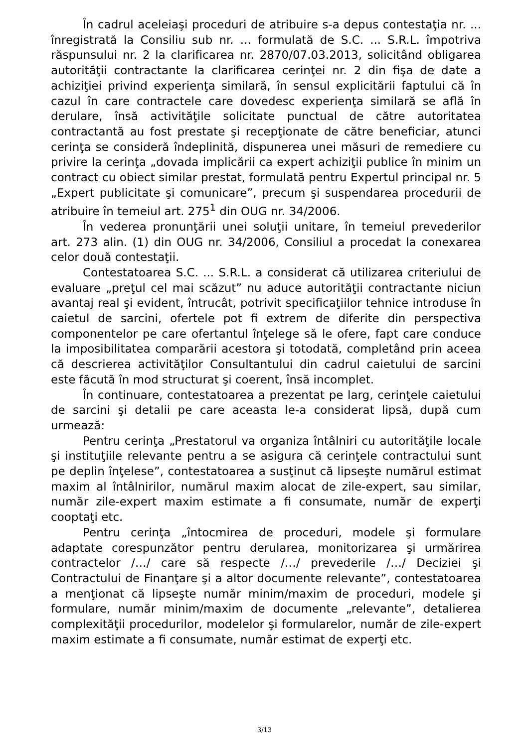În cadrul aceleiaşi proceduri de atribuire s-a depus contestaţia nr. ... înregistrată la Consiliu sub nr. ... formulată de S.C. ... S.R.L. împotriva răspunsului nr. 2 la clarificarea nr. 2870/07.03.2013, solicitând obligarea autorităţii contractante la clarificarea cerinţei nr. 2 din fişa de date a achiziţiei privind experienţa similară, în sensul explicitării faptului că în cazul în care contractele care dovedesc experienţa similară se află în derulare, însă activităţile solicitate punctual de către autoritatea contractantă au fost prestate şi recepţionate de către beneficiar, atunci cerinţa se consideră îndeplinită, dispunerea unei măsuri de remediere cu privire la cerinţa „dovada implicării ca expert achiziţii publice în minim un contract cu obiect similar prestat, formulată pentru Expertul principal nr. 5 „Expert publicitate şi comunicare”, precum şi suspendarea procedurii de atribuire în temeiul art. 275<sup>1</sup> din OUG nr. 34/2006.
În vederea pronunţării unei soluţii unitare, în temeiul prevederilor art. 273 alin. (1) din OUG nr. 34/2006, Consiliul a procedat la conexarea celor două contestaţii.
Contestatoarea S.C. ... S.R.L. a considerat că utilizarea criteriului de evaluare „preţul cel mai scăzut” nu aduce autorităţii contractante niciun avantaj real şi evident, întrucât, potrivit specificaţiilor tehnice introduse în caietul de sarcini, ofertele pot fi extrem de diferite din perspectiva componentelor pe care ofertantul înţelege să le ofere, fapt care conduce la imposibilitatea comparării acestora şi totodată, completând prin aceea că descrierea activităţilor Consultantului din cadrul caietului de sarcini este făcută în mod structurat şi coerent, însă incomplet.
În continuare, contestatoarea a prezentat pe larg, cerinţele caietului de sarcini şi detalii pe care aceasta le-a considerat lipsă, după cum urmează:
Pentru cerinţa „Prestatorul va organiza întâlniri cu autorităţile locale şi instituţiile relevante pentru a se asigura că cerinţele contractului sunt pe deplin înţelese”, contestatoarea a susţinut că lipseşte numărul estimat maxim al întâlnirilor, numărul maxim alocat de zile-expert, sau similar, număr zile-expert maxim estimate a fi consumate, număr de experţi cooptaţi etc.
Pentru cerinţa „întocmirea de proceduri, modele şi formulare adaptate corespunzător pentru derularea, monitorizarea şi urmărirea contractelor /…/ care să respecte /…/ prevederile /…/ Deciziei şi Contractului de Finanţare şi a altor documente relevante”, contestatoarea a menţionat că lipseşte număr minim/maxim de proceduri, modele şi formulare, număr minim/maxim de documente „relevante”, detalierea complexităţii procedurilor, modelelor şi formularelor, număr de zile-expert maxim estimate a fi consumate, număr estimat de experţi etc.
3/13